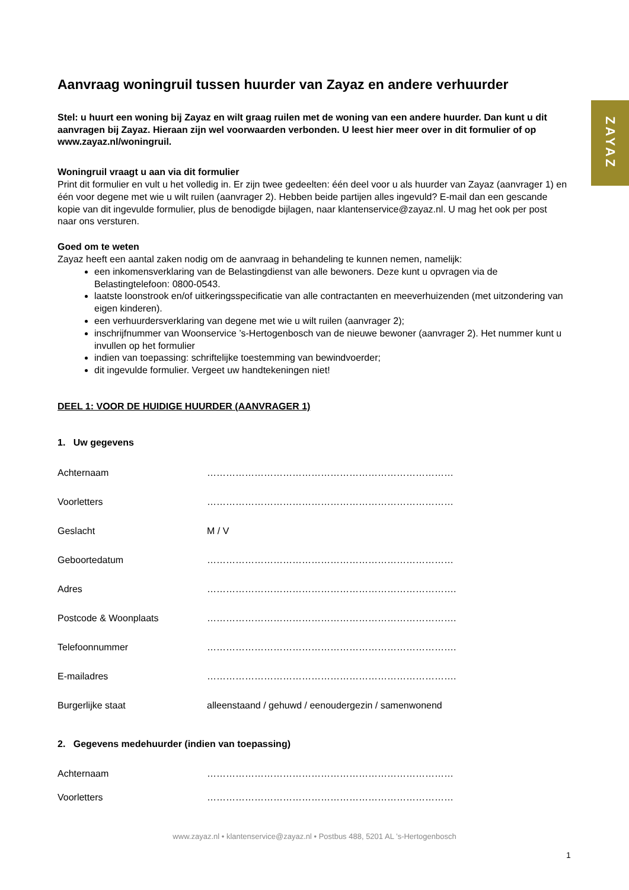ZAYAZ
Aanvraag woningruil tussen huurder van Zayaz en andere verhuurder
Stel: u huurt een woning bij Zayaz en wilt graag ruilen met de woning van een andere huurder. Dan kunt u dit aanvragen bij Zayaz. Hieraan zijn wel voorwaarden verbonden. U leest hier meer over in dit formulier of op www.zayaz.nl/woningruil.
Woningruil vraagt u aan via dit formulier
Print dit formulier en vult u het volledig in. Er zijn twee gedeelten: één deel voor u als huurder van Zayaz (aanvrager 1) en één voor degene met wie u wilt ruilen (aanvrager 2). Hebben beide partijen alles ingevuld? E-mail dan een gescande kopie van dit ingevulde formulier, plus de benodigde bijlagen, naar klantenservice@zayaz.nl. U mag het ook per post naar ons versturen.
Goed om te weten
Zayaz heeft een aantal zaken nodig om de aanvraag in behandeling te kunnen nemen, namelijk:
een inkomensverklaring van de Belastingdienst van alle bewoners. Deze kunt u opvragen via de Belastingtelefoon: 0800-0543.
laatste loonstrook en/of uitkeringsspecificatie van alle contractanten en meeverhuizenden (met uitzondering van eigen kinderen).
een verhuurdersverklaring van degene met wie u wilt ruilen (aanvrager 2);
inschrijfnummer van Woonservice ’s-Hertogenbosch van de nieuwe bewoner (aanvrager 2). Het nummer kunt u invullen op het formulier
indien van toepassing: schriftelijke toestemming van bewindvoerder;
dit ingevulde formulier. Vergeet uw handtekeningen niet!
DEEL 1: VOOR DE HUIDIGE HUURDER (AANVRAGER 1)
1. Uw gegevens
Achternaam ……………………………………………………………………
Voorletters ……………………………………………………………………
Geslacht M / V
Geboortedatum ……………………………………………………………………
Adres …………………………………………………………………….
Postcode & Woonplaats …………………………………………………………………….
Telefoonnummer …………………………………………………………………….
E-mailadres …………………………………………………………………….
Burgerlijke staat alleenstaand / gehuwd / eenoudergezin / samenwonend
2. Gegevens medehuurder (indien van toepassing)
Achternaam ……………………………………………………………………
Voorletters ……………………………………………………………………
www.zayaz.nl • klantenservice@zayaz.nl • Postbus 488, 5201 AL ’s-Hertogenbosch
1